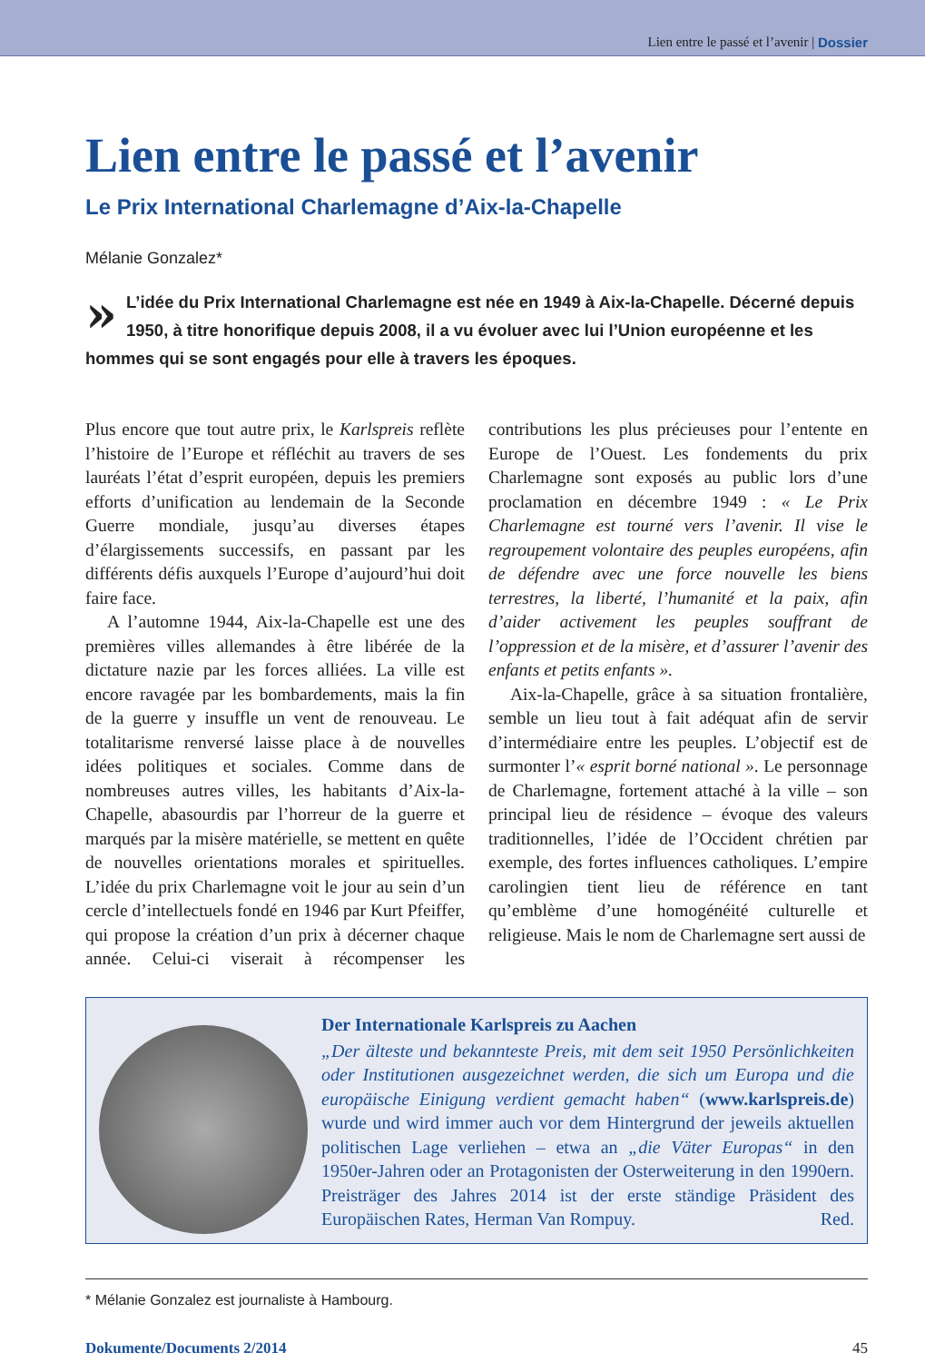Lien entre le passé et l’avenir | Dossier
Lien entre le passé et l’avenir
Le Prix International Charlemagne d’Aix-la-Chapelle
Mélanie Gonzalez*
» L’idée du Prix International Charlemagne est née en 1949 à Aix-la-Chapelle. Décerné depuis 1950, à titre honorifique depuis 2008, il a vu évoluer avec lui l’Union européenne et les hommes qui se sont engagés pour elle à travers les époques.
Plus encore que tout autre prix, le Karlspreis reflète l’histoire de l’Europe et réfléchit au travers de ses lauréats l’état d’esprit européen, depuis les premiers efforts d’unification au lendemain de la Seconde Guerre mondiale, jusqu’au diverses étapes d’élargissements successifs, en passant par les différents défis auxquels l’Europe d’aujourd’hui doit faire face.
A l’automne 1944, Aix-la-Chapelle est une des premières villes allemandes à être libérée de la dictature nazie par les forces alliées. La ville est encore ravagée par les bombardements, mais la fin de la guerre y insuffle un vent de renouveau. Le totalitarisme renversé laisse place à de nouvelles idées politiques et sociales. Comme dans de nombreuses autres villes, les habitants d’Aix-la-Chapelle, abasourdis par l’horreur de la guerre et marqués par la misère matérielle, se mettent en quête de nouvelles orientations morales et spirituelles. L’idée du prix Charlemagne voit le jour au sein d’un cercle d’intellectuels fondé en 1946 par Kurt Pfeiffer, qui propose la création d’un prix à décerner chaque année. Celui-ci viserait à récompenser les contributions les plus précieuses pour l’entente en Europe de l’Ouest. Les fondements du prix Charlemagne sont exposés au public lors d’une proclamation en décembre 1949 : « Le Prix Charlemagne est tourné vers l’avenir. Il vise le regroupement volontaire des peuples européens, afin de défendre avec une force nouvelle les biens terrestres, la liberté, l’humanité et la paix, afin d’aider activement les peuples souffrant de l’oppression et de la misère, et d’assurer l’avenir des enfants et petits enfants ».
Aix-la-Chapelle, grâce à sa situation frontalière, semble un lieu tout à fait adéquat afin de servir d’intermédiaire entre les peuples. L’objectif est de surmonter l’« esprit borné national ». Le personnage de Charlemagne, fortement attaché à la ville – son principal lieu de résidence – évoque des valeurs traditionnelles, l’idée de l’Occident chrétien par exemple, des fortes influences catholiques. L’empire carolingien tient lieu de référence en tant qu’emblème d’une homogénéité culturelle et religieuse. Mais le nom de Charlemagne sert aussi de
Der Internationale Karlspreis zu Aachen
„Der älteste und bekannteste Preis, mit dem seit 1950 Persönlichkeiten oder Institutionen ausgezeichnet werden, die sich um Europa und die europäische Einigung verdient gemacht haben“ (www.karlspreis.de) wurde und wird immer auch vor dem Hintergrund der jeweils aktuellen politischen Lage verliehen – etwa an „die Väter Europas“ in den 1950er-Jahren oder an Protagonisten der Osterweiterung in den 1990ern. Preisträger des Jahres 2014 ist der erste ständige Präsident des Europäischen Rates, Herman Van Rompuy. Red.
* Mélanie Gonzalez est journaliste à Hambourg.
Dokumente/Documents 2/2014 45